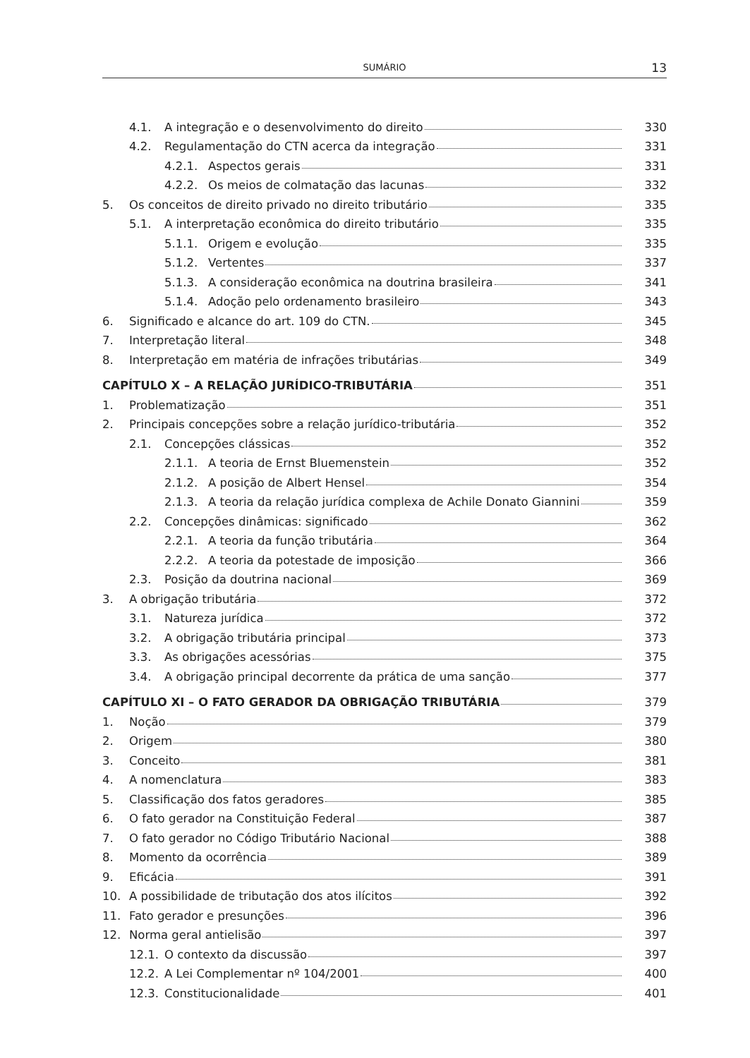SUMÁRIO 13
4.1. A integração e o desenvolvimento do direito 330
4.2. Regulamentação do CTN acerca da integração 331
4.2.1. Aspectos gerais 331
4.2.2. Os meios de colmatação das lacunas 332
5. Os conceitos de direito privado no direito tributário 335
5.1. A interpretação econômica do direito tributário 335
5.1.1. Origem e evolução 335
5.1.2. Vertentes 337
5.1.3. A consideração econômica na doutrina brasileira 341
5.1.4. Adoção pelo ordenamento brasileiro 343
6. Significado e alcance do art. 109 do CTN. 345
7. Interpretação literal 348
8. Interpretação em matéria de infrações tributárias 349
CAPÍTULO X – A RELAÇÃO JURÍDICO-TRIBUTÁRIA 351
1. Problematização 351
2. Principais concepções sobre a relação jurídico-tributária 352
2.1. Concepções clássicas 352
2.1.1. A teoria de Ernst Bluemenstein 352
2.1.2. A posição de Albert Hensel 354
2.1.3. A teoria da relação jurídica complexa de Achile Donato Giannini 359
2.2. Concepções dinâmicas: significado 362
2.2.1. A teoria da função tributária 364
2.2.2. A teoria da potestade de imposição 366
2.3. Posição da doutrina nacional 369
3. A obrigação tributária 372
3.1. Natureza jurídica 372
3.2. A obrigação tributária principal 373
3.3. As obrigações acessórias 375
3.4. A obrigação principal decorrente da prática de uma sanção 377
CAPÍTULO XI – O FATO GERADOR DA OBRIGAÇÃO TRIBUTÁRIA 379
1. Noção 379
2. Origem 380
3. Conceito 381
4. A nomenclatura 383
5. Classificação dos fatos geradores 385
6. O fato gerador na Constituição Federal 387
7. O fato gerador no Código Tributário Nacional 388
8. Momento da ocorrência 389
9. Eficácia 391
10. A possibilidade de tributação dos atos ilícitos 392
11. Fato gerador e presunções 396
12. Norma geral antielisão 397
12.1. O contexto da discussão 397
12.2. A Lei Complementar nº 104/2001 400
12.3. Constitucionalidade 401